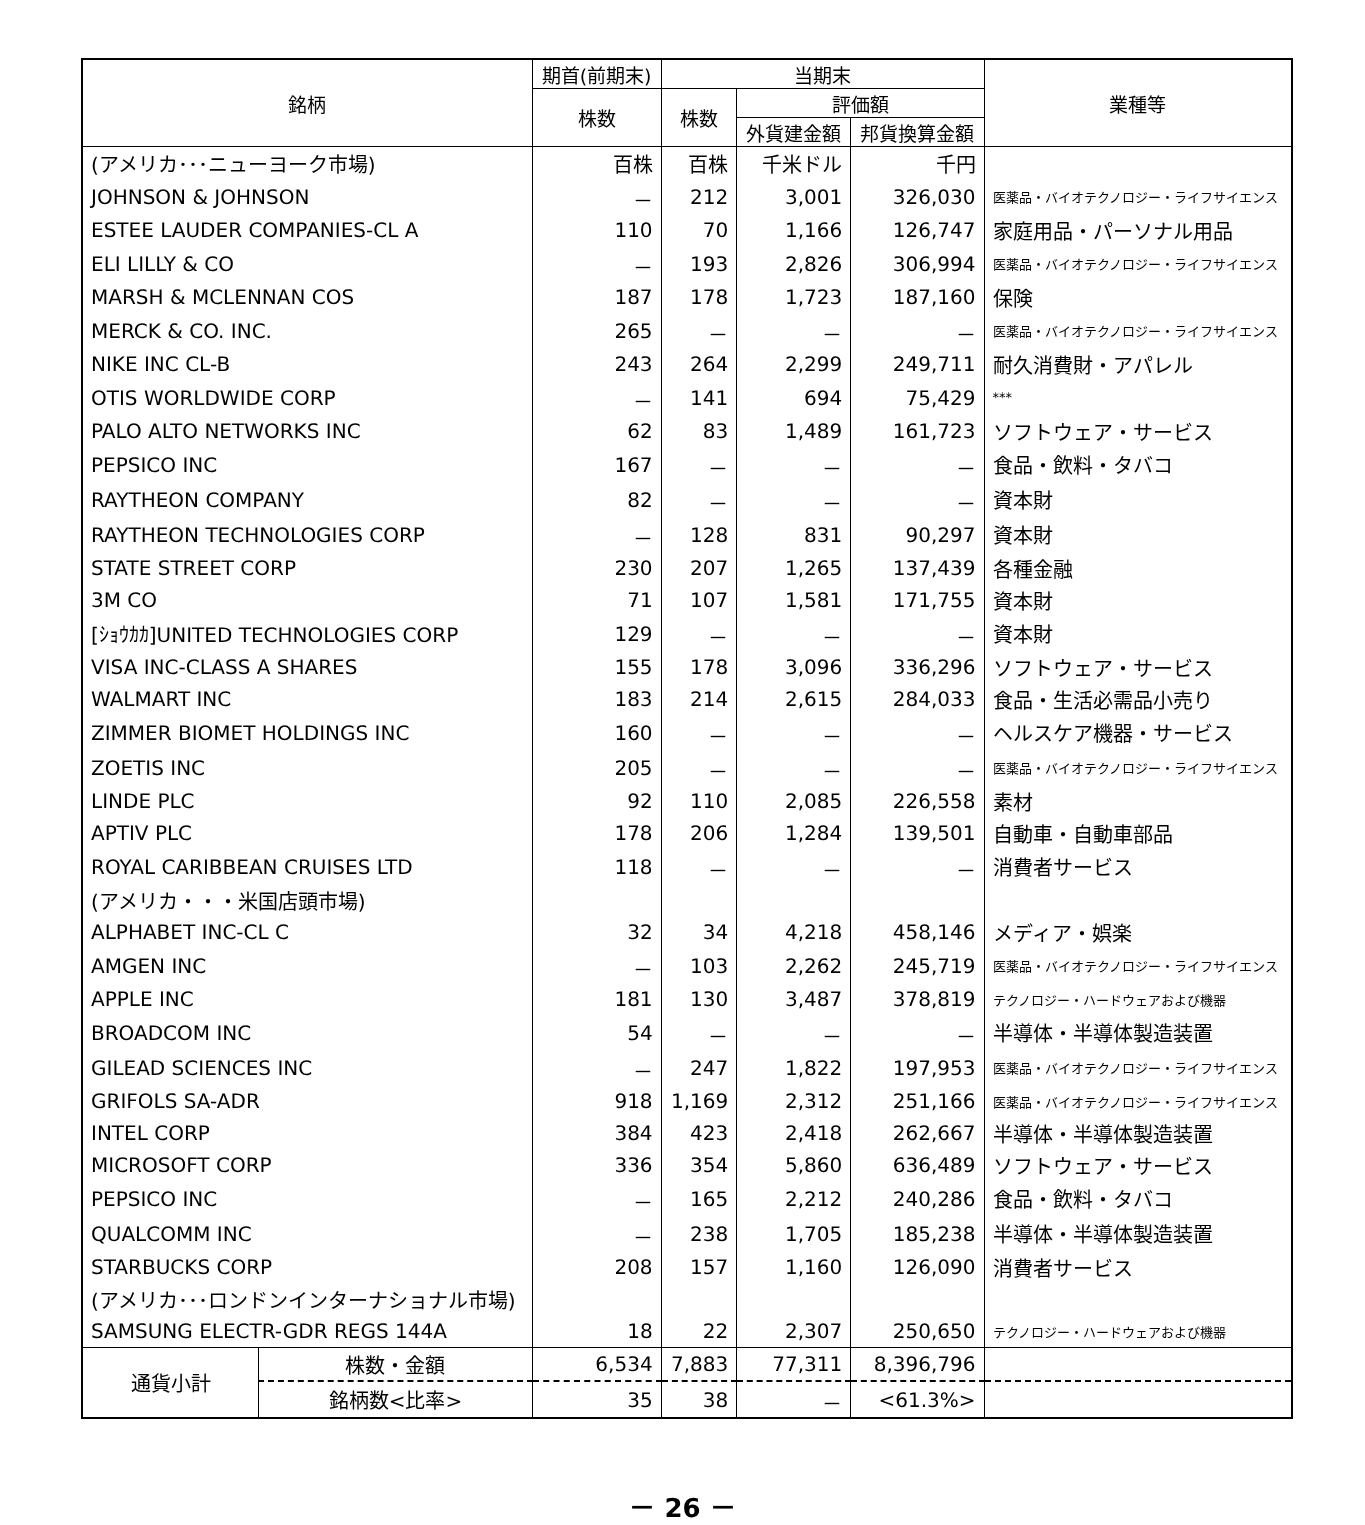| 銘柄 | | 期首(前期末) | 当期末 | | | 業種等 |
| --- | --- | --- | --- | --- | --- | --- |
| | | 株数 | 株数 | 評価額 | | |
| | | | | 外貨建金額 | 邦貨換算金額 | |
| (アメリカ･･･ニューヨーク市場) | | 百株 | 百株 | 千米ドル | 千円 | |
| JOHNSON & JOHNSON | | － | 212 | 3,001 | 326,030 | 医薬品・バイオテクノロジー・ライフサイエンス |
| ESTEE LAUDER COMPANIES-CL A | | 110 | 70 | 1,166 | 126,747 | 家庭用品・パーソナル用品 |
| ELI LILLY & CO | | － | 193 | 2,826 | 306,994 | 医薬品・バイオテクノロジー・ライフサイエンス |
| MARSH & MCLENNAN COS | | 187 | 178 | 1,723 | 187,160 | 保険 |
| MERCK & CO. INC. | | 265 | － | － | － | 医薬品・バイオテクノロジー・ライフサイエンス |
| NIKE INC CL-B | | 243 | 264 | 2,299 | 249,711 | 耐久消費財・アパレル |
| OTIS WORLDWIDE CORP | | － | 141 | 694 | 75,429 | *** |
| PALO ALTO NETWORKS INC | | 62 | 83 | 1,489 | 161,723 | ソフトウェア・サービス |
| PEPSICO INC | | 167 | － | － | － | 食品・飲料・タバコ |
| RAYTHEON COMPANY | | 82 | － | － | － | 資本財 |
| RAYTHEON TECHNOLOGIES CORP | | － | 128 | 831 | 90,297 | 資本財 |
| STATE STREET CORP | | 230 | 207 | 1,265 | 137,439 | 各種金融 |
| 3M CO | | 71 | 107 | 1,581 | 171,755 | 資本財 |
| [ｼｮｳｶｶ]UNITED TECHNOLOGIES CORP | | 129 | － | － | － | 資本財 |
| VISA INC-CLASS A SHARES | | 155 | 178 | 3,096 | 336,296 | ソフトウェア・サービス |
| WALMART INC | | 183 | 214 | 2,615 | 284,033 | 食品・生活必需品小売り |
| ZIMMER BIOMET HOLDINGS INC | | 160 | － | － | － | ヘルスケア機器・サービス |
| ZOETIS INC | | 205 | － | － | － | 医薬品・バイオテクノロジー・ライフサイエンス |
| LINDE PLC | | 92 | 110 | 2,085 | 226,558 | 素材 |
| APTIV PLC | | 178 | 206 | 1,284 | 139,501 | 自動車・自動車部品 |
| ROYAL CARIBBEAN CRUISES LTD | | 118 | － | － | － | 消費者サービス |
| (アメリカ・・・米国店頭市場) | | | | | | |
| ALPHABET INC-CL C | | 32 | 34 | 4,218 | 458,146 | メディア・娯楽 |
| AMGEN INC | | － | 103 | 2,262 | 245,719 | 医薬品・バイオテクノロジー・ライフサイエンス |
| APPLE INC | | 181 | 130 | 3,487 | 378,819 | テクノロジー・ハードウェアおよび機器 |
| BROADCOM INC | | 54 | － | － | － | 半導体・半導体製造装置 |
| GILEAD SCIENCES INC | | － | 247 | 1,822 | 197,953 | 医薬品・バイオテクノロジー・ライフサイエンス |
| GRIFOLS SA-ADR | | 918 | 1,169 | 2,312 | 251,166 | 医薬品・バイオテクノロジー・ライフサイエンス |
| INTEL CORP | | 384 | 423 | 2,418 | 262,667 | 半導体・半導体製造装置 |
| MICROSOFT CORP | | 336 | 354 | 5,860 | 636,489 | ソフトウェア・サービス |
| PEPSICO INC | | － | 165 | 2,212 | 240,286 | 食品・飲料・タバコ |
| QUALCOMM INC | | － | 238 | 1,705 | 185,238 | 半導体・半導体製造装置 |
| STARBUCKS CORP | | 208 | 157 | 1,160 | 126,090 | 消費者サービス |
| (アメリカ･･･ロンドンインターナショナル市場) | | | | | | |
| SAMSUNG ELECTR-GDR REGS 144A | | 18 | 22 | 2,307 | 250,650 | テクノロジー・ハードウェアおよび機器 |
| 通貨小計 | 株数・金額 | 6,534 | 7,883 | 77,311 | 8,396,796 | |
| | 銘柄数<比率> | 35 | 38 | － | <61.3%> | |
－ 26 －